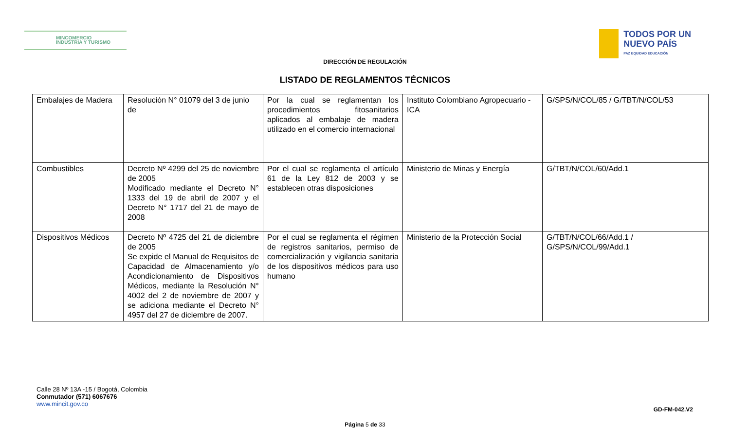MINCOMERCIO
INDUSTRIA Y TURISMO
TODOS POR UN
NUEVO PAÍS
PAZ EQUIDAD EDUCACIÓN
DIRECCIÓN DE REGULACIÓN
LISTADO DE REGLAMENTOS TÉCNICOS
| Embalajes de Madera | Resolución N° 01079 del 3 de junio de | Por la cual se reglamentan los procedimientos fitosanitarios aplicados al embalaje de madera utilizado en el comercio internacional | Instituto Colombiano Agropecuario - ICA | G/SPS/N/COL/85 / G/TBT/N/COL/53 |
| Combustibles | Decreto Nº 4299 del 25 de noviembre de 2005 Modificado mediante el Decreto N° 1333 del 19 de abril de 2007 y el Decreto N° 1717 del 21 de mayo de 2008 | Por el cual se reglamenta el artículo 61 de la Ley 812 de 2003 y se establecen otras disposiciones | Ministerio de Minas y Energía | G/TBT/N/COL/60/Add.1 |
| Dispositivos Médicos | Decreto Nº 4725 del 21 de diciembre de 2005 Se expide el Manual de Requisitos de Capacidad de Almacenamiento y/o Acondicionamiento de Dispositivos Médicos, mediante la Resolución N° 4002 del 2 de noviembre de 2007 y se adiciona mediante el Decreto N° 4957 del 27 de diciembre de 2007. | Por el cual se reglamenta el régimen de registros sanitarios, permiso de comercialización y vigilancia sanitaria de los dispositivos médicos para uso humano | Ministerio de la Protección Social | G/TBT/N/COL/66/Add.1 / G/SPS/N/COL/99/Add.1 |
Calle 28 Nº 13A -15 / Bogotá, Colombia
Conmutador (571) 6067676
www.mincit.gov.co
GD-FM-042.V2
Página 5 de 33